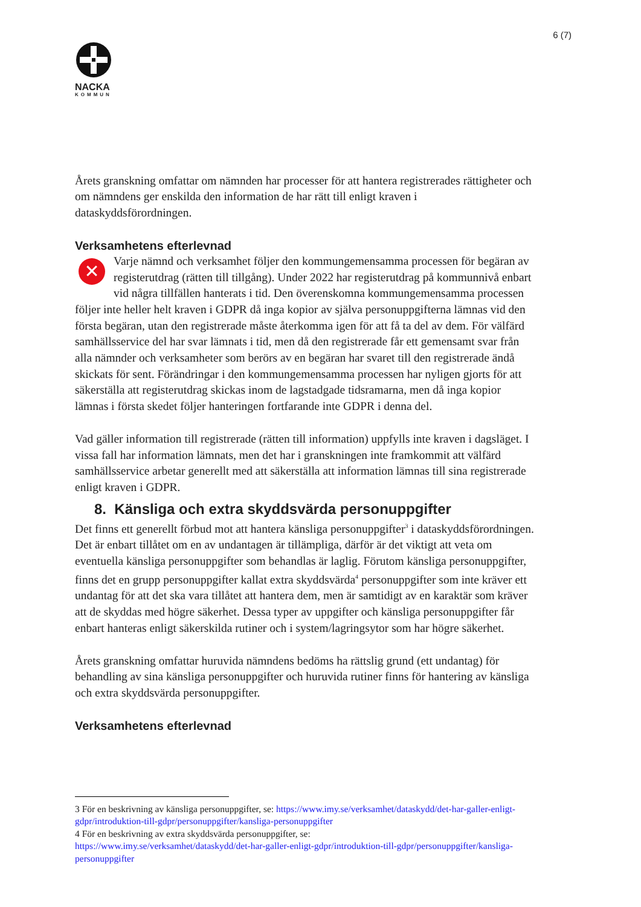6 (7)
NACKA
KOMMUN
Årets granskning omfattar om nämnden har processer för att hantera registrerades rättigheter och om nämndens ger enskilda den information de har rätt till enligt kraven i dataskyddsförordningen.
Verksamhetens efterlevnad
✕ Varje nämnd och verksamhet följer den kommungemensamma processen för begäran av registerutdrag (rätten till tillgång). Under 2022 har registerutdrag på kommunnivå enbart vid några tillfällen hanterats i tid. Den överenskomna kommungemensamma processen följer inte heller helt kraven i GDPR då inga kopior av själva personuppgifterna lämnas vid den första begäran, utan den registrerade måste återkomma igen för att få ta del av dem. För välfärd samhällsservice del har svar lämnats i tid, men då den registrerade får ett gemensamt svar från alla nämnder och verksamheter som berörs av en begäran har svaret till den registrerade ändå skickats för sent. Förändringar i den kommungemensamma processen har nyligen gjorts för att säkerställa att registerutdrag skickas inom de lagstadgade tidsramarna, men då inga kopior lämnas i första skedet följer hanteringen fortfarande inte GDPR i denna del.
Vad gäller information till registrerade (rätten till information) uppfylls inte kraven i dagsläget. I vissa fall har information lämnats, men det har i granskningen inte framkommit att välfärd samhällsservice arbetar generellt med att säkerställa att information lämnas till sina registrerade enligt kraven i GDPR.
8. Känsliga och extra skyddsvärda personuppgifter
Det finns ett generellt förbud mot att hantera känsliga personuppgifter<sup>3</sup> i dataskyddsförordningen. Det är enbart tillåtet om en av undantagen är tillämpliga, därför är det viktigt att veta om eventuella känsliga personuppgifter som behandlas är laglig. Förutom känsliga personuppgifter, finns det en grupp personuppgifter kallat extra skyddsvärda<sup>4</sup> personuppgifter som inte kräver ett undantag för att det ska vara tillåtet att hantera dem, men är samtidigt av en karaktär som kräver att de skyddas med högre säkerhet. Dessa typer av uppgifter och känsliga personuppgifter får enbart hanteras enligt säkerskilda rutiner och i system/lagringsytor som har högre säkerhet.
Årets granskning omfattar huruvida nämndens bedöms ha rättslig grund (ett undantag) för behandling av sina känsliga personuppgifter och huruvida rutiner finns för hantering av känsliga och extra skyddsvärda personuppgifter.
Verksamhetens efterlevnad
3 För en beskrivning av känsliga personuppgifter, se: https://www.imy.se/verksamhet/dataskydd/det-har-galler-enligt-gdpr/introduktion-till-gdpr/personuppgifter/kansliga-personuppgifter
4 För en beskrivning av extra skyddsvärda personuppgifter, se:
https://www.imy.se/verksamhet/dataskydd/det-har-galler-enligt-gdpr/introduktion-till-gdpr/personuppgifter/kansliga-personuppgifter